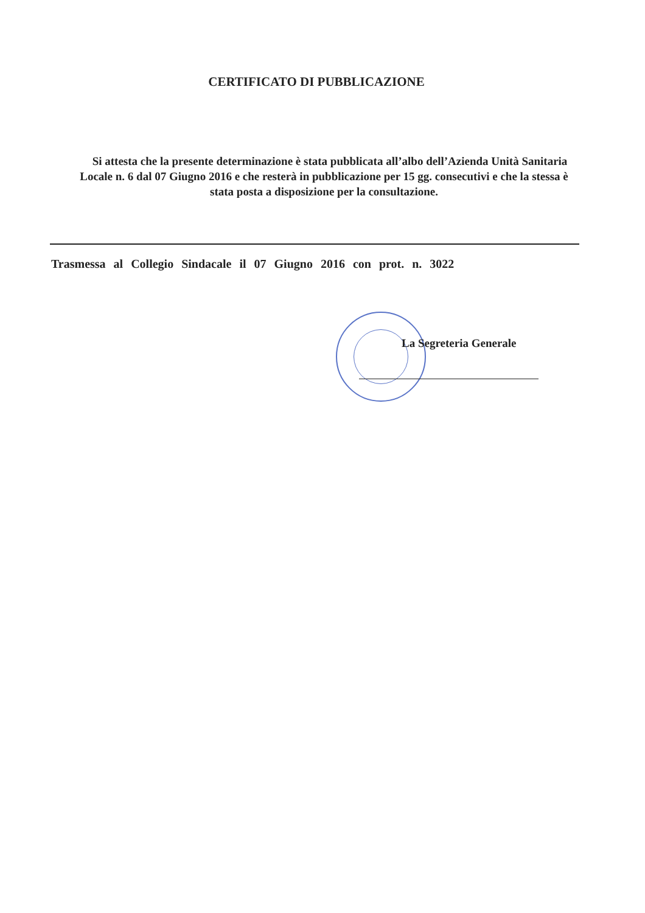CERTIFICATO DI PUBBLICAZIONE
Si attesta che la presente determinazione è stata pubblicata all’albo dell’Azienda Unità Sanitaria Locale n. 6 dal 07 Giugno 2016 e che resterà in pubblicazione per 15 gg. consecutivi e che la stessa è stata posta a disposizione per la consultazione.
Trasmessa al Collegio Sindacale il 07 Giugno 2016 con prot. n. 3022
La Segreteria Generale